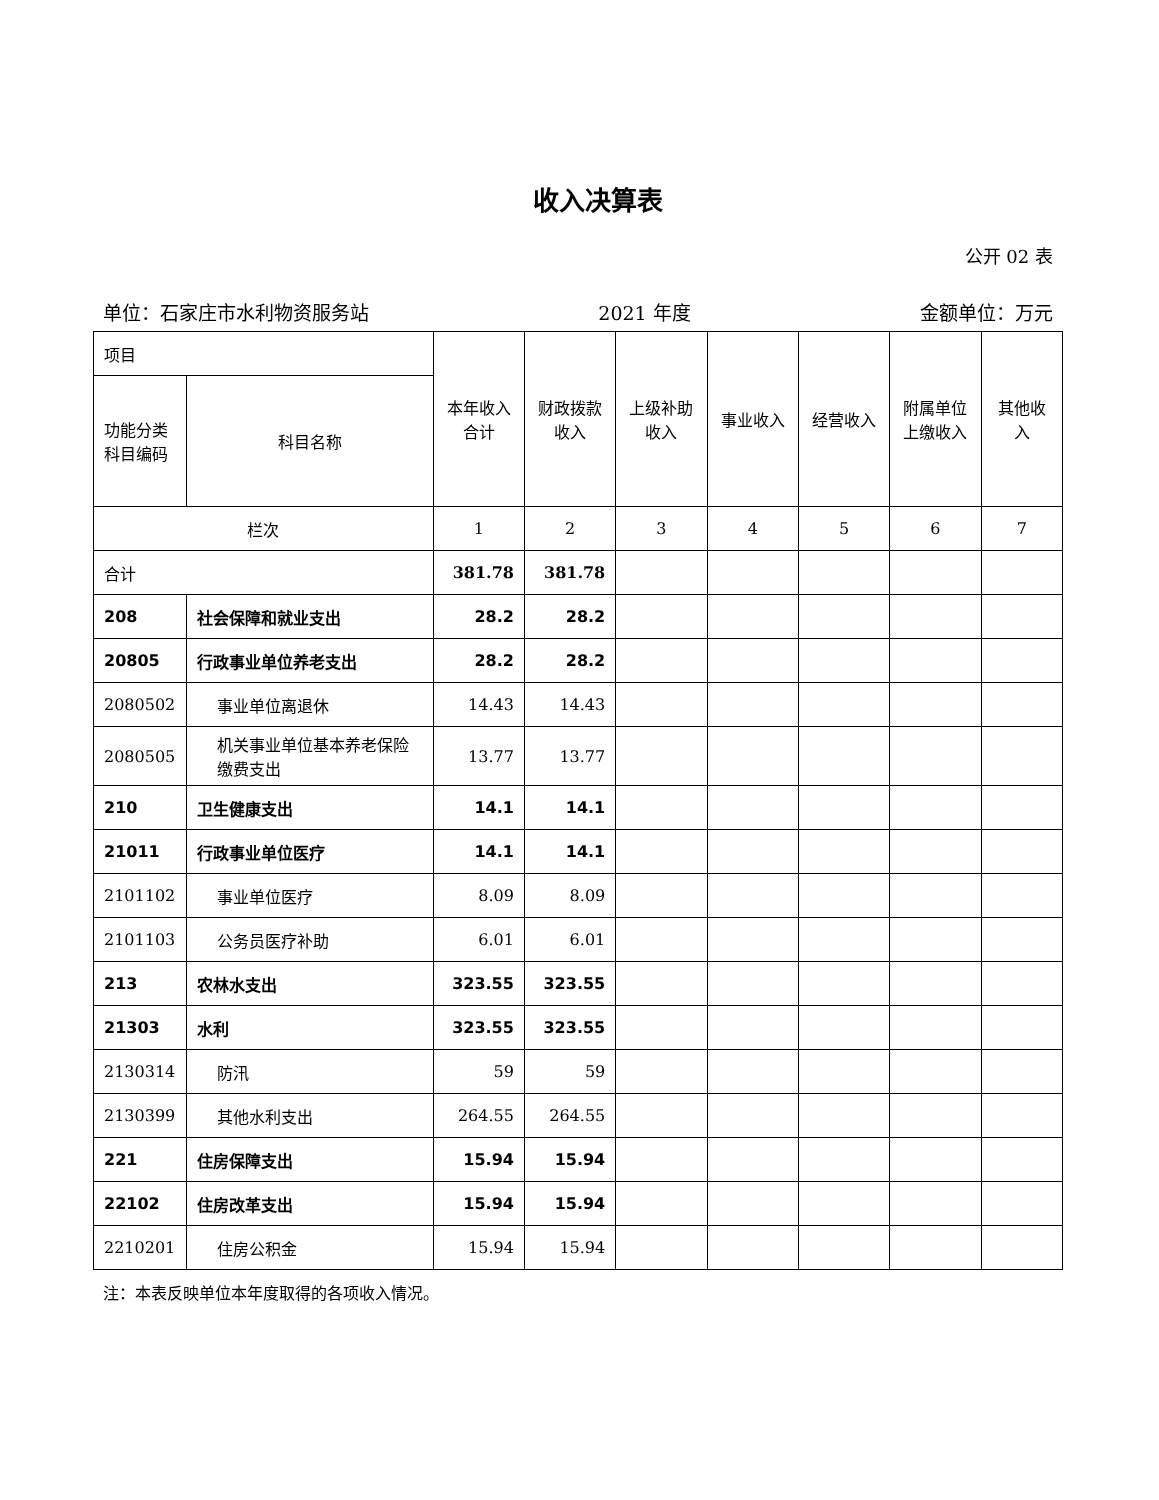收入决算表
公开 02 表
单位：石家庄市水利物资服务站 2021 年度 金额单位：万元
| 项目 | | 本年收入合计 | 财政拨款收入 | 上级补助收入 | 事业收入 | 经营收入 | 附属单位上缴收入 | 其他收入 |
| --- | --- | --- | --- | --- | --- | --- | --- | --- |
| 功能分类科目编码 | 科目名称 | | | | | | | |
| 栏次 | | 1 | 2 | 3 | 4 | 5 | 6 | 7 |
| 合计 | | 381.78 | 381.78 | | | | | |
| 208 | 社会保障和就业支出 | 28.2 | 28.2 | | | | | |
| 20805 | 行政事业单位养老支出 | 28.2 | 28.2 | | | | | |
| 2080502 | 事业单位离退休 | 14.43 | 14.43 | | | | | |
| 2080505 | 机关事业单位基本养老保险缴费支出 | 13.77 | 13.77 | | | | | |
| 210 | 卫生健康支出 | 14.1 | 14.1 | | | | | |
| 21011 | 行政事业单位医疗 | 14.1 | 14.1 | | | | | |
| 2101102 | 事业单位医疗 | 8.09 | 8.09 | | | | | |
| 2101103 | 公务员医疗补助 | 6.01 | 6.01 | | | | | |
| 213 | 农林水支出 | 323.55 | 323.55 | | | | | |
| 21303 | 水利 | 323.55 | 323.55 | | | | | |
| 2130314 | 防汛 | 59 | 59 | | | | | |
| 2130399 | 其他水利支出 | 264.55 | 264.55 | | | | | |
| 221 | 住房保障支出 | 15.94 | 15.94 | | | | | |
| 22102 | 住房改革支出 | 15.94 | 15.94 | | | | | |
| 2210201 | 住房公积金 | 15.94 | 15.94 | | | | | |
注：本表反映单位本年度取得的各项收入情况。